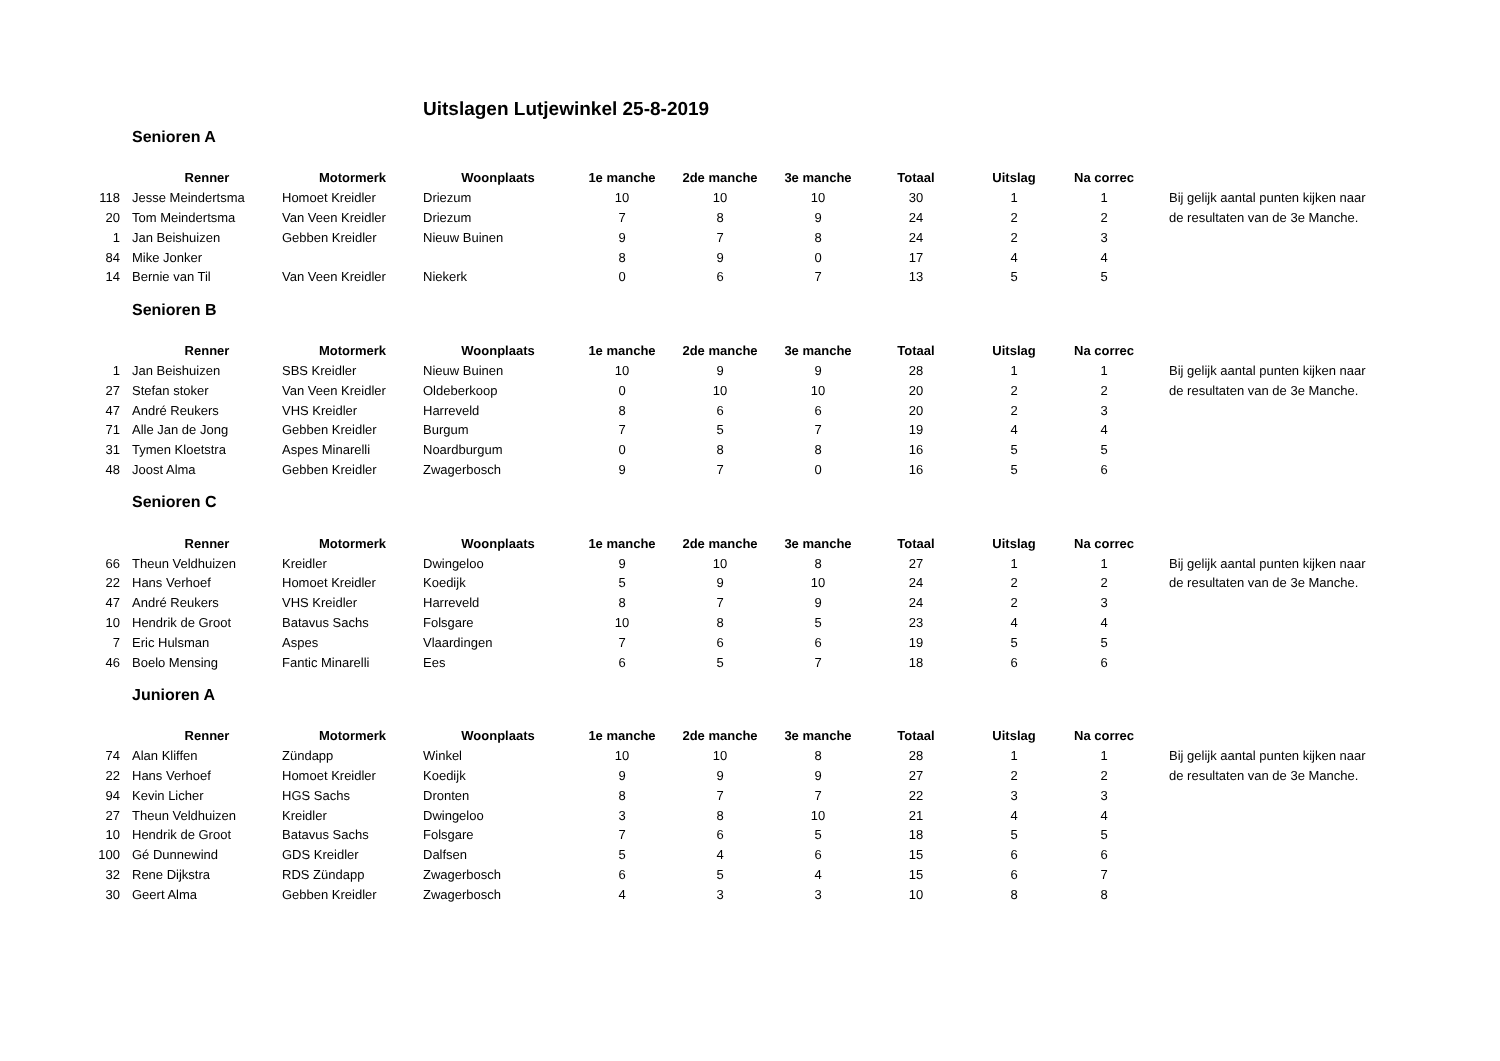Uitslagen Lutjewinkel 25-8-2019
Senioren A
| | Renner | Motormerk | Woonplaats | 1e manche | 2de manche | 3e manche | Totaal | Uitslag | Na correc | |
| --- | --- | --- | --- | --- | --- | --- | --- | --- | --- | --- |
| 118 | Jesse Meindertsma | Homoet Kreidler | Driezum | 10 | 10 | 10 | 30 | 1 | 1 | Bij gelijk aantal punten kijken naar |
| 20 | Tom Meindertsma | Van Veen Kreidler | Driezum | 7 | 8 | 9 | 24 | 2 | 2 | de resultaten van de 3e Manche. |
| 1 | Jan Beishuizen | Gebben Kreidler | Nieuw Buinen | 9 | 7 | 8 | 24 | 2 | 3 | |
| 84 | Mike Jonker | | | 8 | 9 | 0 | 17 | 4 | 4 | |
| 14 | Bernie van Til | Van Veen Kreidler | Niekerk | 0 | 6 | 7 | 13 | 5 | 5 | |
Senioren B
| | Renner | Motormerk | Woonplaats | 1e manche | 2de manche | 3e manche | Totaal | Uitslag | Na correc | |
| --- | --- | --- | --- | --- | --- | --- | --- | --- | --- | --- |
| 1 | Jan Beishuizen | SBS Kreidler | Nieuw Buinen | 10 | 9 | 9 | 28 | 1 | 1 | Bij gelijk aantal punten kijken naar |
| 27 | Stefan stoker | Van Veen Kreidler | Oldeberkoop | 0 | 10 | 10 | 20 | 2 | 2 | de resultaten van de 3e Manche. |
| 47 | André Reukers | VHS Kreidler | Harreveld | 8 | 6 | 6 | 20 | 2 | 3 | |
| 71 | Alle Jan de Jong | Gebben Kreidler | Burgum | 7 | 5 | 7 | 19 | 4 | 4 | |
| 31 | Tymen Kloetstra | Aspes Minarelli | Noardburgum | 0 | 8 | 8 | 16 | 5 | 5 | |
| 48 | Joost Alma | Gebben Kreidler | Zwagerbosch | 9 | 7 | 0 | 16 | 5 | 6 | |
Senioren C
| | Renner | Motormerk | Woonplaats | 1e manche | 2de manche | 3e manche | Totaal | Uitslag | Na correc | |
| --- | --- | --- | --- | --- | --- | --- | --- | --- | --- | --- |
| 66 | Theun Veldhuizen | Kreidler | Dwingeloo | 9 | 10 | 8 | 27 | 1 | 1 | Bij gelijk aantal punten kijken naar |
| 22 | Hans Verhoef | Homoet Kreidler | Koedijk | 5 | 9 | 10 | 24 | 2 | 2 | de resultaten van de 3e Manche. |
| 47 | André Reukers | VHS Kreidler | Harreveld | 8 | 7 | 9 | 24 | 2 | 3 | |
| 10 | Hendrik de Groot | Batavus Sachs | Folsgare | 10 | 8 | 5 | 23 | 4 | 4 | |
| 7 | Eric Hulsman | Aspes | Vlaardingen | 7 | 6 | 6 | 19 | 5 | 5 | |
| 46 | Boelo Mensing | Fantic Minarelli | Ees | 6 | 5 | 7 | 18 | 6 | 6 | |
Junioren A
| | Renner | Motormerk | Woonplaats | 1e manche | 2de manche | 3e manche | Totaal | Uitslag | Na correc | |
| --- | --- | --- | --- | --- | --- | --- | --- | --- | --- | --- |
| 74 | Alan Kliffen | Zündapp | Winkel | 10 | 10 | 8 | 28 | 1 | 1 | Bij gelijk aantal punten kijken naar |
| 22 | Hans Verhoef | Homoet Kreidler | Koedijk | 9 | 9 | 9 | 27 | 2 | 2 | de resultaten van de 3e Manche. |
| 94 | Kevin Licher | HGS Sachs | Dronten | 8 | 7 | 7 | 22 | 3 | 3 | |
| 27 | Theun Veldhuizen | Kreidler | Dwingeloo | 3 | 8 | 10 | 21 | 4 | 4 | |
| 10 | Hendrik de Groot | Batavus Sachs | Folsgare | 7 | 6 | 5 | 18 | 5 | 5 | |
| 100 | Gé Dunnewind | GDS Kreidler | Dalfsen | 5 | 4 | 6 | 15 | 6 | 6 | |
| 32 | Rene Dijkstra | RDS Zündapp | Zwagerbosch | 6 | 5 | 4 | 15 | 6 | 7 | |
| 30 | Geert Alma | Gebben Kreidler | Zwagerbosch | 4 | 3 | 3 | 10 | 8 | 8 | |